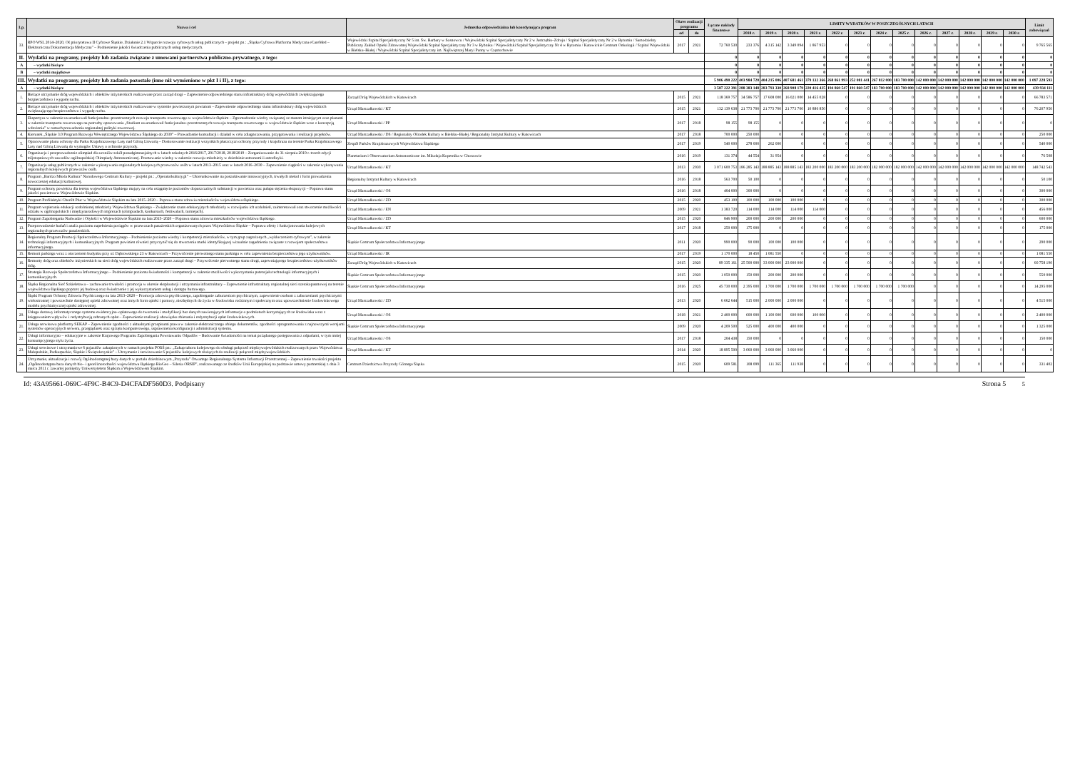| Lp. | Nazwa i cel | Jednostka odpowiedzialna lub koordynująca program | Okres realizacji programu | | Łączne nakłady finansowe | LIMITY WYDATKÓW W POSZCZEGÓLNYCH LATACH | | | | | | | | | | | | | Limit zobowiązań |
| --- | --- | --- | --- | --- | --- | --- | --- | --- | --- | --- | --- | --- | --- | --- | --- | --- | --- | --- | --- |
| | | | od | do | | 2018 r. | 2019 r. | 2020 r. | 2021 r. | 2022 r. | 2023 r. | 2024 r. | 2025 r. | 2026 r. | 2027 r. | 2028 r. | 2029 r. | 2030 r. | |
| 33. | RPO WSL 2014–2020, Oś priorytetowa II Cyfrowe Śląskie, Działanie 2.1 Wsparcie rozwoju cyfrowych usług publicznych – projekt pn.: „Śląska Cyfrowa Platforma Medyczna eCareMed – Elektroniczna Dokumentacja Medyczna” – Podniesienie jakości świadczenia publicznych usług medycznych. | Wojewódzki Szpital Specjalistyczny Nr 5 im. Św. Barbary w Sosnowcu / Wojewódzki Szpital Specjalistyczny Nr 2 w Jastrzębiu–Zdroju / Szpital Specjalistyczny Nr 2 w Bytomiu / Samodzielny Publiczny Zakład Opieki Zdrowotnej Wojewódzki Szpital Specjalistyczny Nr 3 w Rybniku / Wojewódzki Szpital Specjalistyczny Nr 4 w Bytomiu / Katowickie Centrum Onkologii / Szpital Wojewódzki w Bielsku–Białej / Wojewódzki Szpital Specjalistyczny im. Najświętszej Maryi Panny w Częstochowie | 2017 | 2021 | 72 760 530 | 233 376 | 4 315 142 | 3 349 094 | 1 867 953 | 0 | 0 | 0 | 0 | 0 | 0 | 0 | 0 | 0 | 9 765 565 |
| II. | Wydatki na programy, projekty lub zadania związane z umowami partnerstwa publiczno-prywatnego, z tego: | | | | 0 | 0 | 0 | 0 | 0 | 0 | 0 | 0 | 0 | 0 | 0 | 0 | 0 | 0 | 0 |
| A | – wydatki bieżące | | | | 0 | 0 | 0 | 0 | 0 | 0 | 0 | 0 | 0 | 0 | 0 | 0 | 0 | 0 | 0 |
| B | – wydatki majątkowe | | | | 0 | 0 | 0 | 0 | 0 | 0 | 0 | 0 | 0 | 0 | 0 | 0 | 0 | 0 | 0 |
| III. | Wydatki na programy, projekty lub zadania pozostałe (inne niż wymienione w pkt I i II), z tego: | | | | 5 906 490 222 | 403 984 720 | 404 215 006 | 407 681 461 | 379 132 366 | 268 861 993 | 252 081 441 | 267 812 000 | 183 700 000 | 142 000 000 | 142 000 000 | 142 000 000 | 142 000 000 | 142 000 000 | 1 097 228 593 |
| A | – wydatki bieżące | | | | 3 587 222 391 | 288 383 148 | 283 793 330 | 268 908 179 | 220 416 425 | 194 860 547 | 191 860 547 | 183 700 000 | 183 700 000 | 142 000 000 | 142 000 000 | 142 000 000 | 142 000 000 | 142 000 000 | 439 934 111 |
| 1. | Bieżące utrzymanie dróg wojewódzkich i obiektów inżynierskich realizowane przez zarząd drogi – Zapewnienie odpowiedniego stanu infrastruktury dróg wojewódzkich zwiększającego bezpieczeństwo i wygodę ruchu. | Zarząd Dróg Wojewódzkich w Katowicach | 2015 | 2021 | 118 369 757 | 34 586 757 | 17 608 000 | 16 021 000 | 14 455 028 | 0 | 0 | 0 | 0 | 0 | 0 | 0 | 0 | 0 | 66 783 571 |
| 2. | Bieżące utrzymanie dróg wojewódzkich i obiektów inżynierskich realizowane w systemie powierzonym powiatom – Zapewnienie odpowiedniego stanu infrastruktury dróg wojewódzkich zwiększającego bezpieczeństwo i wygodę ruchu. | Urząd Marszałkowski / KT | 2015 | 2021 | 132 139 638 | 21 773 700 | 21 773 700 | 21 773 700 | 10 886 850 | 0 | 0 | 0 | 0 | 0 | 0 | 0 | 0 | 0 | 76 207 950 |
| 3. | Ekspertyza w zakresie uwarunkowań funkcjonalno–przestrzennych rozwoju transportu rowerowego w województwie śląskim – Zgromadzenie wiedzy związanej ze stanem istniejącym oraz planami w zakresie transportu rowerowego na potrzeby opracowania „Studium uwarunkowań funkcjonalno–przestrzennych rozwoju transportu rowerowego w województwie śląskim wraz z koncepcją wdrożenia” w ramach prowadzenia regionalnej polityki rowerowej. | Urząd Marszałkowski / PP | 2017 | 2018 | 98 155 | 98 155 | 0 | 0 | 0 | 0 | 0 | 0 | 0 | 0 | 0 | 0 | 0 | 0 | 0 |
| 4. | Kierunek „Śląskie 3.0 Program Rozwoju Wewnętrznego Województwa Śląskiego do 2030” – Prowadzenie konsultacji i działań w celu zdiagnozowania, przygotowania i realizacji projektów. | Urząd Marszałkowski / DS / Regionalny Ośrodek Kultury w Bielsku–Białej / Regionalny Instytut Kultury w Katowicach | 2017 | 2018 | 700 000 | 250 000 | 0 | 0 | 0 | 0 | 0 | 0 | 0 | 0 | 0 | 0 | 0 | 0 | 250 000 |
| 5. | Opracowanie planu ochrony dla Parku Krajobrazowego Lasy nad Górną Liswartą – Dostosowanie realizacji wszystkich płaszczyzn ochrony przyrody i krajobrazu na terenie Parku Krajobrazowego Lasy nad Górną Liswartą do wymogów Ustawy o ochronie przyrody. | Zespół Parków Krajobrazowych Województwa Śląskiego | 2017 | 2019 | 540 000 | 278 000 | 262 000 | 0 | 0 | 0 | 0 | 0 | 0 | 0 | 0 | 0 | 0 | 0 | 540 000 |
| 6. | Organizacja i przeprowadzenie olimpiad dla uczniów szkół ponadgimnazjalnych w latach szkolnych 2016/2017, 2017/2018, 2018/2019 – Zorganizowanie do 31 sierpnia 2019 r. trzech edycji trójstopniowych zawodów ogólnopolskiej Olimpiady Astronomicznej. Promowanie wiedzy w zakresie rozwoju młodzieży w dziedzinie astronomii i astrofizyki. | Planetarium i Obserwatorium Astronomiczne im. Mikołaja Kopernika w Chorzowie | 2016 | 2019 | 131 374 | 44 554 | 31 954 | 0 | 0 | 0 | 0 | 0 | 0 | 0 | 0 | 0 | 0 | 0 | 76 508 |
| 7. | Organizacja usług publicznych w zakresie wykonywania regionalnych kolejowych przewozów osób w latach 2013–2015 oraz w latach 2016–2030 – Zapewnienie ciągłości w zakresie wykonywania regionalnych kolejowych przewozów osób. | Urząd Marszałkowski / KT | 2013 | 2030 | 3 071 600 753 | 186 285 143 | 188 885 143 | 188 885 143 | 183 200 000 | 183 200 000 | 183 200 000 | 182 000 000 | 182 000 000 | 142 000 000 | 142 000 000 | 142 000 000 | 142 000 000 | 142 000 000 | 148 742 543 |
| 8. | Program „Bardzo Młoda Kultura” Narodowego Centrum Kultury – projekt pn.: „Operatorkultury.pl” – Ukierunkowanie na poszukiwanie innowacyjnych, trwałych metod i form prowadzenia nowoczesnej edukacji kulturowej. | Regionalny Instytut Kultury w Katowicach | 2016 | 2018 | 563 700 | 50 100 | 0 | 0 | 0 | 0 | 0 | 0 | 0 | 0 | 0 | 0 | 0 | 0 | 50 100 |
| 9. | Program ochrony powietrza dla terenu województwa śląskiego mający na celu osiągnięcie poziomów dopuszczalnych substancji w powietrzu oraz pułapu stężenia ekspozycji – Poprawa stanu jakości powietrza w Województwie Śląskim. | Urząd Marszałkowski / OS | 2016 | 2018 | 404 000 | 300 000 | 0 | 0 | 0 | 0 | 0 | 0 | 0 | 0 | 0 | 0 | 0 | 0 | 300 000 |
| 10. | Program Profilaktyki Chorób Płuc w Województwie Śląskim na lata 2015–2020 – Poprawa stanu zdrowia mieszkańców województwa śląskiego. | Urząd Marszałkowski / ZD | 2015 | 2020 | 453 100 | 100 000 | 100 000 | 100 000 | 0 | 0 | 0 | 0 | 0 | 0 | 0 | 0 | 0 | 0 | 300 000 |
| 11. | Program wspierania edukacji uzdolnionej młodzieży Województwa Śląskiego – Zwiększenie szans edukacyjnych młodzieży w rozwijaniu ich uzdolnień, zainteresowań oraz stworzenie możliwości udziału w ogólnopolskich i międzynarodowych imprezach (olimpiadach, konkursach, festiwalach, turniejach). | Urząd Marszałkowski / EN | 2009 | 2021 | 1 383 720 | 114 000 | 114 000 | 114 000 | 114 000 | 0 | 0 | 0 | 0 | 0 | 0 | 0 | 0 | 0 | 456 000 |
| 12. | Program Zapobiegania Nadwadze i Otyłości w Województwie Śląskim na lata 2015–2020 – Poprawa stanu zdrowia mieszkańców województwa śląskiego. | Urząd Marszałkowski / ZD | 2015 | 2020 | 846 900 | 200 000 | 200 000 | 200 000 | 0 | 0 | 0 | 0 | 0 | 0 | 0 | 0 | 0 | 0 | 600 000 |
| 13. | Przeprowadzenie badań i analiz poziomu napełnienia pociągów w przewozach pasażerskich organizowanych przez Województwo Śląskie – Poprawa oferty i funkcjonowania kolejowych regionalnych przewozów pasażerskich. | Urząd Marszałkowski / KT | 2017 | 2018 | 250 000 | 175 000 | 0 | 0 | 0 | 0 | 0 | 0 | 0 | 0 | 0 | 0 | 0 | 0 | 175 000 |
| 14. | Regionalny Program Promocji Społeczeństwa Informacyjnego – Podniesienie poziomu wiedzy i kompetencji mieszkańców, w tym grup zagrożonych „wykluczeniem cyfrowym”, w zakresie technologii informacyjnych i komunikacyjnych. Program powinien również przyczynić się do stworzenia marki identyfikującej wizualnie zagadnienia związane z rozwojem społeczeństwa informacyjnego. | Śląskie Centrum Społeczeństwa Informacyjnego | 2011 | 2020 | 990 000 | 90 000 | 100 000 | 100 000 | 0 | 0 | 0 | 0 | 0 | 0 | 0 | 0 | 0 | 0 | 290 000 |
| 15. | Remont parkingu wraz z otoczeniem budynku przy ul. Dąbrowskiego 23 w Katowicach – Przywrócenie pierwotnego stanu parkingu w celu zapewnienia bezpieczeństwa jego użytkowników. | Urząd Marszałkowski / IR | 2017 | 2019 | 1 170 000 | 18 450 | 1 081 550 | 0 | 0 | 0 | 0 | 0 | 0 | 0 | 0 | 0 | 0 | 0 | 1 081 550 |
| 16. | Remonty dróg oraz obiektów inżynierskich na sieci dróg wojewódzkich realizowane przez zarząd drogi – Przywrócenie pierwotnego stanu drogi, zapewniającego bezpieczeństwo użytkowników dróg. | Zarząd Dróg Wojewódzkich w Katowicach | 2015 | 2020 | 89 335 161 | 25 500 000 | 33 000 000 | 23 000 000 | 0 | 0 | 0 | 0 | 0 | 0 | 0 | 0 | 0 | 0 | 60 758 190 |
| 17. | Strategia Rozwoju Społeczeństwa Informacyjnego – Podniesienie poziomu świadomości i kompetencji w zakresie możliwości wykorzystania potencjału technologii informacyjnych i komunikacyjnych. | Śląskie Centrum Społeczeństwa Informacyjnego | 2015 | 2020 | 1 050 000 | 150 000 | 200 000 | 200 000 | 0 | 0 | 0 | 0 | 0 | 0 | 0 | 0 | 0 | 0 | 550 000 |
| 18. | Śląska Regionalna Sieć Szkieletowa – zachowanie trwałości i promocja w okresie eksploatacji i utrzymania infrastruktury – Zapewnienie infrastruktury regionalnej sieci szerokopasmowej na terenie województwa śląskiego poprzez jej budowę oraz świadczenie z jej wykorzystaniem usług i dostępu hurtowego. | Śląskie Centrum Społeczeństwa Informacyjnego | 2016 | 2025 | 45 730 000 | 2 395 000 | 1 700 000 | 1 700 000 | 1 700 000 | 1 700 000 | 1 700 000 | 1 700 000 | 1 700 000 | 0 | 0 | 0 | 0 | 0 | 14 295 000 |
| 19. | Śląski Program Ochrony Zdrowia Psychicznego na lata 2013–2020 – Promocja zdrowia psychicznego, zapobieganie zaburzeniom psychicznym, zapewnienie osobom z zaburzeniami psychicznymi wielostronnej i powszechnie dostępnej opieki zdrowotnej oraz innych form opieki i pomocy, niezbędnych do życia w środowisku rodzinnym i społecznym oraz upowszechnienie środowiskowego modelu psychiatrycznej opieki zdrowotnej. | Urząd Marszałkowski / ZD | 2013 | 2020 | 6 662 644 | 515 000 | 2 000 000 | 2 000 000 | 0 | 0 | 0 | 0 | 0 | 0 | 0 | 0 | 0 | 0 | 4 515 000 |
| 20. | Usługa dostawy informatycznego systemu ewidencyjno–opłatowego do tworzenia i modyfikacji baz danych zawierających informacje o podmiotach korzystających ze środowiska wraz z księgowaniem wpływów i redystrybucją zebranych opłat – Zapewnienie realizacji obowiązku zbierania i redystrybucji opłat środowiskowych. | Urząd Marszałkowski / OS | 2018 | 2021 | 2 400 000 | 600 000 | 1 100 000 | 600 000 | 100 000 | 0 | 0 | 0 | 0 | 0 | 0 | 0 | 0 | 0 | 2 400 000 |
| 21. | Usługa serwisowa platformy SEKAP – Zapewnienie zgodności z aktualnymi przepisami prawa w zakresie elektronicznego obiegu dokumentów, zgodności oprogramowania z najnowszymi wersjami systemów operacyjnych serwera, przeglądarek oraz sprzętu komputerowego, usprawnienia konfiguracji i administracji systemu. | Śląskie Centrum Społeczeństwa Informacyjnego | 2009 | 2020 | 4 209 500 | 525 000 | 400 000 | 400 000 | 0 | 0 | 0 | 0 | 0 | 0 | 0 | 0 | 0 | 0 | 1 325 000 |
| 22. | Usługi informacyjno – edukacyjne w zakresie Krajowego Programu Zapobiegania Powstawaniu Odpadów – Budowanie świadomości na temat pożądanego postępowania z odpadami, w tym mniej konsumpcyjnego stylu życia. | Urząd Marszałkowski / OS | 2017 | 2018 | 204 438 | 150 000 | 0 | 0 | 0 | 0 | 0 | 0 | 0 | 0 | 0 | 0 | 0 | 0 | 150 000 |
| 23. | Usługi serwisowe i utrzymaniowe 6 pojazdów zakupionych w ramach projektu POIiŚ pn.: „Zakup taboru kolejowego do obsługi połączeń międzywojewódzkich realizowanych przez Województwa: Małopolskie, Podkarpackie, Śląskie i Świętokrzyskie” – Utrzymanie i serwisowanie 6 pojazdów kolejowych służących do realizacji połączeń międzywojewódzkich. | Urząd Marszałkowski / KT | 2014 | 2020 | 18 895 500 | 3 060 000 | 3 060 000 | 3 060 000 | 0 | 0 | 0 | 0 | 0 | 0 | 0 | 0 | 0 | 0 | 0 |
| 24. | Utrzymanie, aktualizacja i rozwój Ogólnodostępnej bazy danych w portalu dziedzinowym „Przyroda” Otwartego Regionalnego Systemu Informacji Przestrzennej – Zapewnienie trwałości projektu „Ogólnodostępna baza danych bio– i georóżnorodności województwa śląskiego BioGeo – Silesia ORSIP”, realizowanego ze środków Unii Europejskiej na podstawie umowy partnerskiej z dnia 3 marca 2011 r. zawartej pomiędzy Uniwersytetem Śląskim a Województwem Śląskim. | Centrum Dziedzictwa Przyrody Górnego Śląska | 2015 | 2020 | 609 581 | 108 099 | 111 365 | 111 938 | 0 | 0 | 0 | 0 | 0 | 0 | 0 | 0 | 0 | 0 | 331 402 |
Id: 43A95661-069C-4F9C-B4C9-D4CFADF560D3. Podpisany Strona 5 5